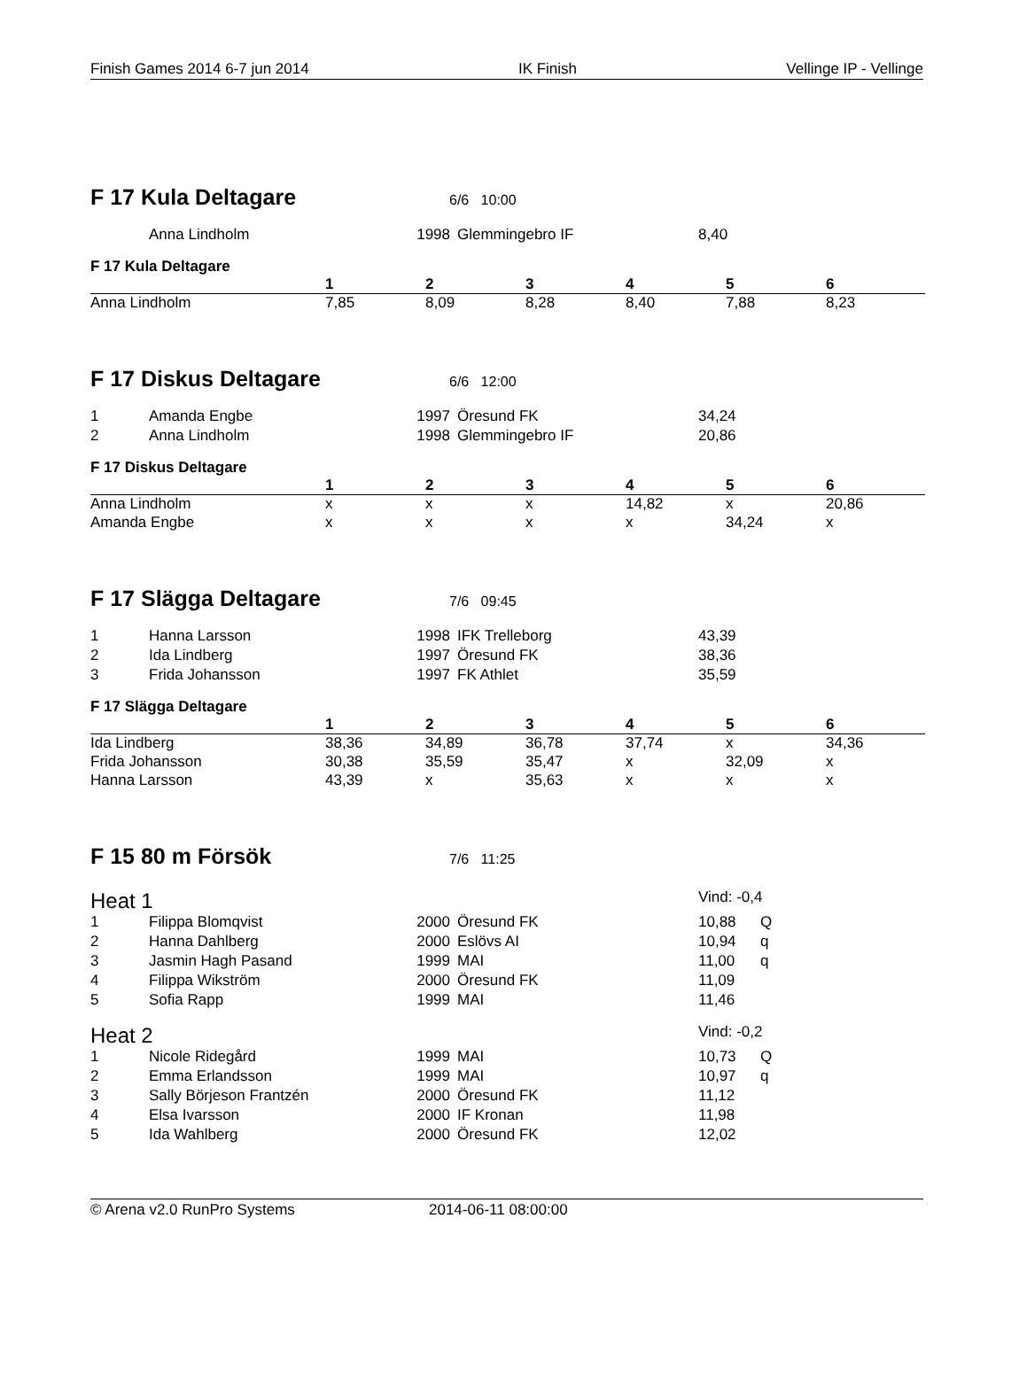Finish Games 2014 6-7 jun 2014 IK Finish Vellinge IP - Vellinge
F 17 Kula Deltagare
6/6 10:00
| | Anna Lindholm | 1998 | Glemmingebro IF | 8,40 |
F 17 Kula Deltagare
| | 1 | 2 | 3 | 4 | 5 | 6 |
| --- | --- | --- | --- | --- | --- | --- |
| Anna Lindholm | 7,85 | 8,09 | 8,28 | 8,40 | 7,88 | 8,23 |
F 17 Diskus Deltagare
6/6 12:00
| 1 | Amanda Engbe | 1997 | Öresund FK | 34,24 |
| 2 | Anna Lindholm | 1998 | Glemmingebro IF | 20,86 |
F 17 Diskus Deltagare
| | 1 | 2 | 3 | 4 | 5 | 6 |
| --- | --- | --- | --- | --- | --- | --- |
| Anna Lindholm | x | x | x | 14,82 | x | 20,86 |
| Amanda Engbe | x | x | x | x | 34,24 | x |
F 17 Slägga Deltagare
7/6 09:45
| 1 | Hanna Larsson | 1998 | IFK Trelleborg | 43,39 |
| 2 | Ida Lindberg | 1997 | Öresund FK | 38,36 |
| 3 | Frida Johansson | 1997 | FK Athlet | 35,59 |
F 17 Slägga Deltagare
| | 1 | 2 | 3 | 4 | 5 | 6 |
| --- | --- | --- | --- | --- | --- | --- |
| Ida Lindberg | 38,36 | 34,89 | 36,78 | 37,74 | x | 34,36 |
| Frida Johansson | 30,38 | 35,59 | 35,47 | x | 32,09 | x |
| Hanna Larsson | 43,39 | x | 35,63 | x | x | x |
F 15 80 m Försök
7/6 11:25
| Heat 1 | | | | Vind: -0,4 | |
| 1 | Filippa Blomqvist | 2000 | Öresund FK | 10,88 | Q |
| 2 | Hanna Dahlberg | 2000 | Eslövs AI | 10,94 | q |
| 3 | Jasmin Hagh Pasand | 1999 | MAI | 11,00 | q |
| 4 | Filippa Wikström | 2000 | Öresund FK | 11,09 | |
| 5 | Sofia Rapp | 1999 | MAI | 11,46 | |
| Heat 2 | | | | Vind: -0,2 | |
| 1 | Nicole Ridegård | 1999 | MAI | 10,73 | Q |
| 2 | Emma Erlandsson | 1999 | MAI | 10,97 | q |
| 3 | Sally Börjeson Frantzén | 2000 | Öresund FK | 11,12 | |
| 4 | Elsa Ivarsson | 2000 | IF Kronan | 11,98 | |
| 5 | Ida Wahlberg | 2000 | Öresund FK | 12,02 | |
© Arena v2.0 RunPro Systems 2014-06-11 08:00:00